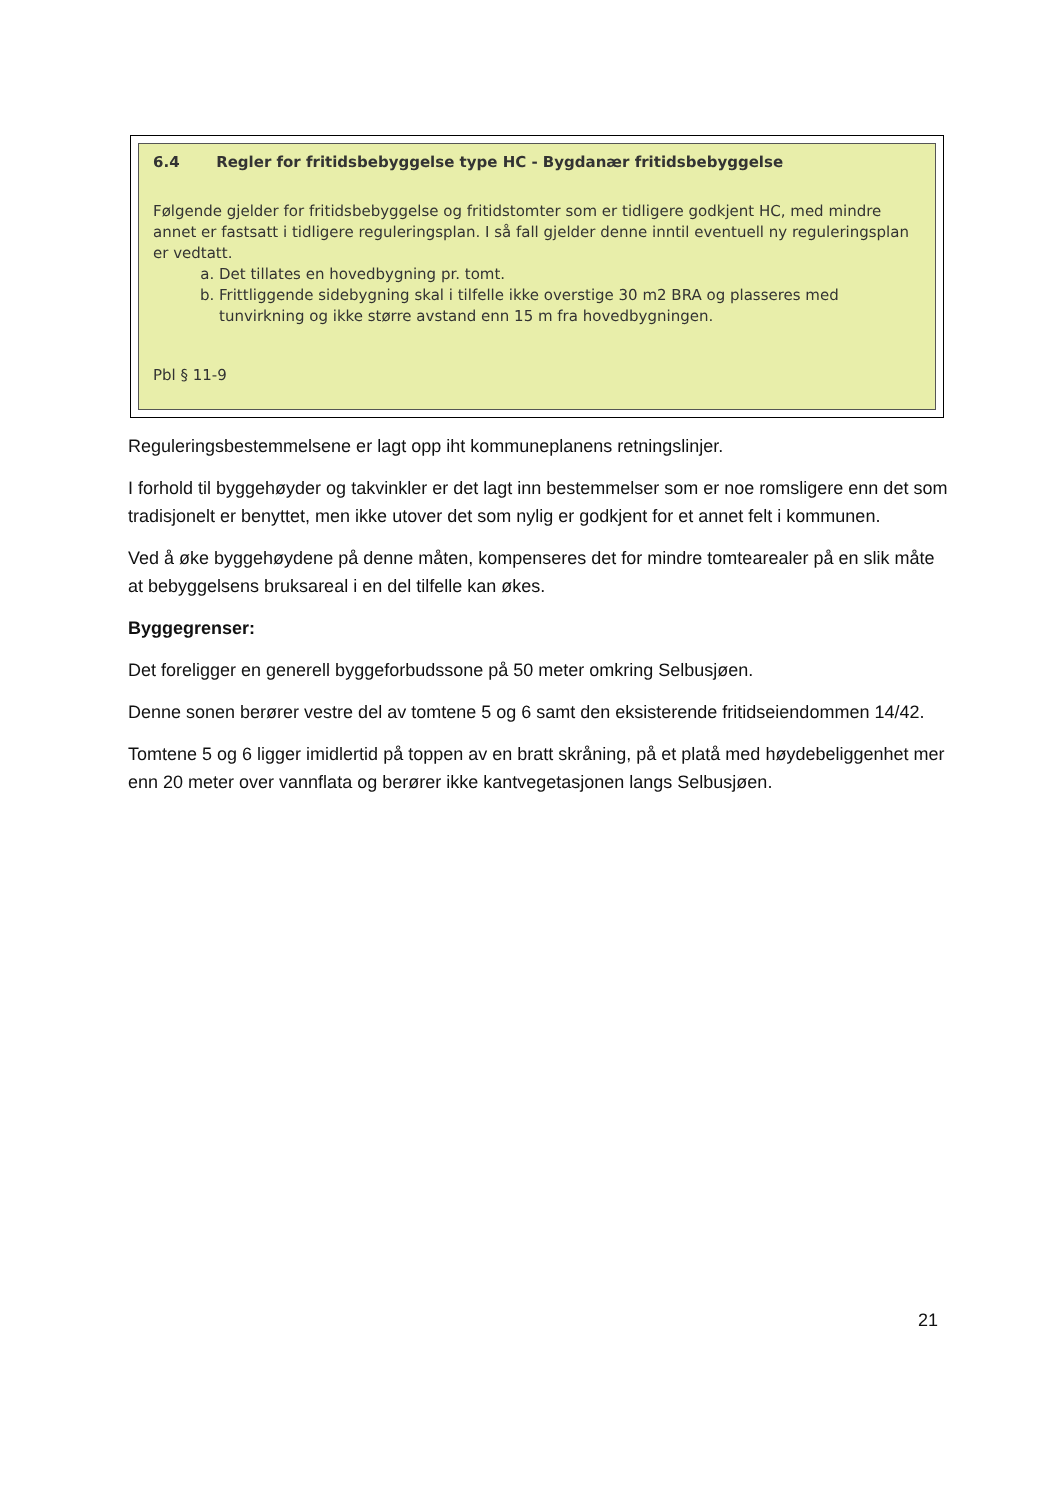6.4 Regler for fritidsbebyggelse type HC - Bygdanær fritidsbebyggelse
Følgende gjelder for fritidsbebyggelse og fritidstomter som er tidligere godkjent HC, med mindre annet er fastsatt i tidligere reguleringsplan. I så fall gjelder denne inntil eventuell ny reguleringsplan er vedtatt.
a. Det tillates en hovedbygning pr. tomt.
b. Frittliggende sidebygning skal i tilfelle ikke overstige 30 m2 BRA og plasseres med tunvirkning og ikke større avstand enn 15 m fra hovedbygningen.
Pbl § 11-9
Reguleringsbestemmelsene er lagt opp iht kommuneplanens retningslinjer.
I forhold til byggehøyder og takvinkler er det lagt inn bestemmelser som er noe romsligere enn det som tradisjonelt er benyttet, men ikke utover det som nylig er godkjent for et annet felt i kommunen.
Ved å øke byggehøydene på denne måten, kompenseres det for mindre tomtearealer på en slik måte at bebyggelsens bruksareal i en del tilfelle kan økes.
Byggegrenser:
Det foreligger en generell byggeforbudssone på 50 meter omkring Selbusjøen.
Denne sonen berører vestre del av tomtene 5 og 6 samt den eksisterende fritidseiendommen 14/42.
Tomtene 5 og 6 ligger imidlertid på toppen av en bratt skråning, på et platå med høydebeliggenhet mer enn 20 meter over vannflata og berører ikke kantvegetasjonen langs Selbusjøen.
21